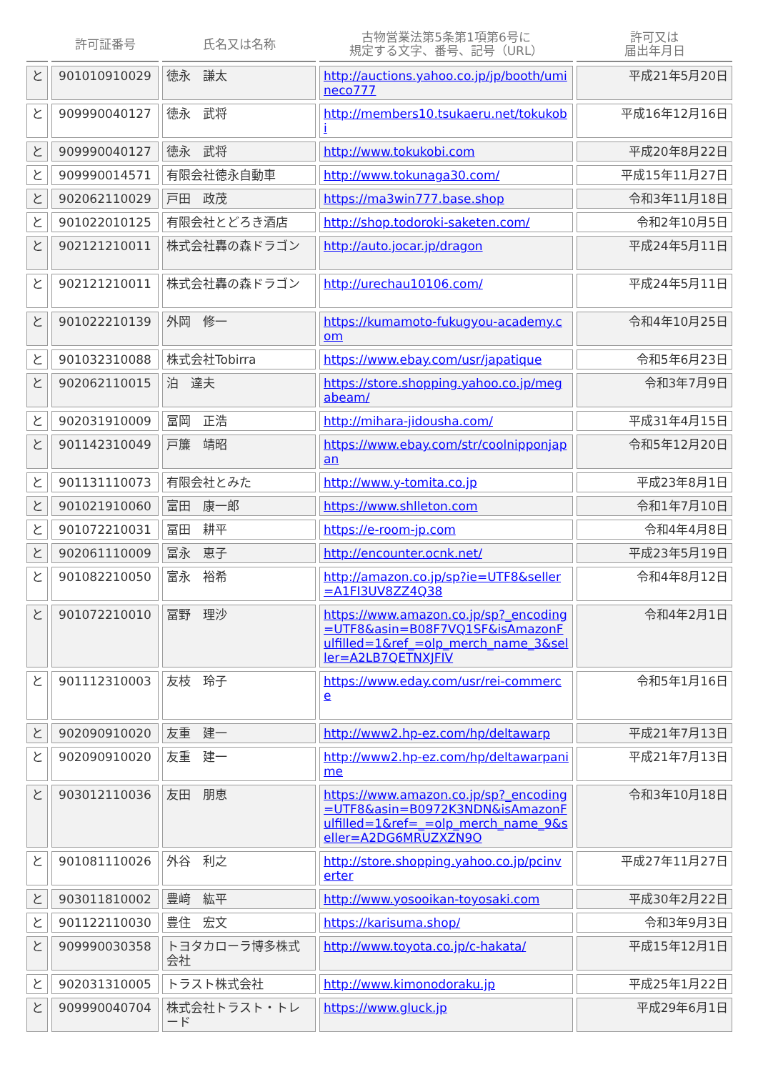| | 許可証番号 | 氏名又は名称 | 古物営業法第5条第1項第6号に 規定する文字、番号、記号（URL） | 許可又は 届出年月日 |
| --- | --- | --- | --- | --- |
| と | 901010910029 | 徳永 謙太 | http://auctions.yahoo.co.jp/jp/booth/umineco777 | 平成21年5月20日 |
| と | 909990040127 | 徳永 武将 | http://members10.tsukaeru.net/tokukobi | 平成16年12月16日 |
| と | 909990040127 | 徳永 武将 | http://www.tokukobi.com | 平成20年8月22日 |
| と | 909990014571 | 有限会社徳永自動車 | http://www.tokunaga30.com/ | 平成15年11月27日 |
| と | 902062110029 | 戸田 政茂 | https://ma3win777.base.shop | 令和3年11月18日 |
| と | 901022010125 | 有限会社とどろき酒店 | http://shop.todoroki-saketen.com/ | 令和2年10月5日 |
| と | 902121210011 | 株式会社轟の森ドラゴン | http://auto.jocar.jp/dragon | 平成24年5月11日 |
| と | 902121210011 | 株式会社轟の森ドラゴン | http://urechau10106.com/ | 平成24年5月11日 |
| と | 901022210139 | 外岡 修一 | https://kumamoto-fukugyou-academy.com | 令和4年10月25日 |
| と | 901032310088 | 株式会社Tobirra | https://www.ebay.com/usr/japatique | 令和5年6月23日 |
| と | 902062110015 | 泊 達夫 | https://store.shopping.yahoo.co.jp/megabeam/ | 令和3年7月9日 |
| と | 902031910009 | 冨岡 正浩 | http://mihara-jidousha.com/ | 平成31年4月15日 |
| と | 901142310049 | 戸簾 靖昭 | https://www.ebay.com/str/coolnipponjapan | 令和5年12月20日 |
| と | 901131110073 | 有限会社とみた | http://www.y-tomita.co.jp | 平成23年8月1日 |
| と | 901021910060 | 富田 康一郎 | https://www.shlleton.com | 令和1年7月10日 |
| と | 901072210031 | 冨田 耕平 | https://e-room-jp.com | 令和4年4月8日 |
| と | 902061110009 | 冨永 恵子 | http://encounter.ocnk.net/ | 平成23年5月19日 |
| と | 901082210050 | 富永 裕希 | http://amazon.co.jp/sp?ie=UTF8&seller=A1FI3UV8ZZ4Q38 | 令和4年8月12日 |
| と | 901072210010 | 冨野 理沙 | https://www.amazon.co.jp/sp?_encoding=UTF8&asin=B08F7VQ1SF&isAmazonFulfilled=1&ref_=olp_merch_name_3&seller=A2LB7QETNXJFIV | 令和4年2月1日 |
| と | 901112310003 | 友枝 玲子 | https://www.eday.com/usr/rei-commerce | 令和5年1月16日 |
| と | 902090910020 | 友重 建一 | http://www2.hp-ez.com/hp/deltawarp | 平成21年7月13日 |
| と | 902090910020 | 友重 建一 | http://www2.hp-ez.com/hp/deltawarpanime | 平成21年7月13日 |
| と | 903012110036 | 友田 朋恵 | https://www.amazon.co.jp/sp?_encoding=UTF8&asin=B0972K3NDN&isAmazonFulfilled=1&ref=_=olp_merch_name_9&seller=A2DG6MRUZXZN9O | 令和3年10月18日 |
| と | 901081110026 | 外谷 利之 | http://store.shopping.yahoo.co.jp/pcinverter | 平成27年11月27日 |
| と | 903011810002 | 豊﨑 紘平 | http://www.yosooikan-toyosaki.com | 平成30年2月22日 |
| と | 901122110030 | 豊住 宏文 | https://karisuma.shop/ | 令和3年9月3日 |
| と | 909990030358 | トヨタカローラ博多株式会社 | http://www.toyota.co.jp/c-hakata/ | 平成15年12月1日 |
| と | 902031310005 | トラスト株式会社 | http://www.kimonodoraku.jp | 平成25年1月22日 |
| と | 909990040704 | 株式会社トラスト・トレード | https://www.gluck.jp | 平成29年6月1日 |